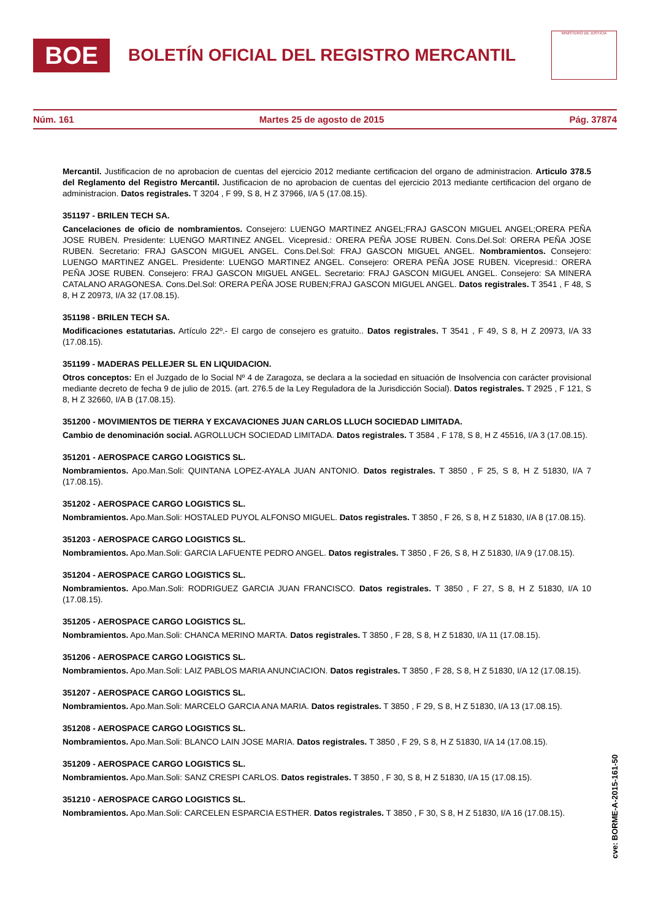BOE
BOLETÍN OFICIAL DEL REGISTRO MERCANTIL
MINISTERIO DE JUSTICIA
Núm. 161 Martes 25 de agosto de 2015 Pág. 37874
Mercantil. Justificacion de no aprobacion de cuentas del ejercicio 2012 mediante certificacion del organo de administracion. Articulo 378.5 del Reglamento del Registro Mercantil. Justificacion de no aprobacion de cuentas del ejercicio 2013 mediante certificacion del organo de administracion. Datos registrales. T 3204 , F 99, S 8, H Z 37966, I/A 5 (17.08.15).
351197 - BRILEN TECH SA.
Cancelaciones de oficio de nombramientos. Consejero: LUENGO MARTINEZ ANGEL;FRAJ GASCON MIGUEL ANGEL;ORERA PEÑA JOSE RUBEN. Presidente: LUENGO MARTINEZ ANGEL. Vicepresid.: ORERA PEÑA JOSE RUBEN. Cons.Del.Sol: ORERA PEÑA JOSE RUBEN. Secretario: FRAJ GASCON MIGUEL ANGEL. Cons.Del.Sol: FRAJ GASCON MIGUEL ANGEL. Nombramientos. Consejero: LUENGO MARTINEZ ANGEL. Presidente: LUENGO MARTINEZ ANGEL. Consejero: ORERA PEÑA JOSE RUBEN. Vicepresid.: ORERA PEÑA JOSE RUBEN. Consejero: FRAJ GASCON MIGUEL ANGEL. Secretario: FRAJ GASCON MIGUEL ANGEL. Consejero: SA MINERA CATALANO ARAGONESA. Cons.Del.Sol: ORERA PEÑA JOSE RUBEN;FRAJ GASCON MIGUEL ANGEL. Datos registrales. T 3541 , F 48, S 8, H Z 20973, I/A 32 (17.08.15).
351198 - BRILEN TECH SA.
Modificaciones estatutarias. Artículo 22º.- El cargo de consejero es gratuito.. Datos registrales. T 3541 , F 49, S 8, H Z 20973, I/A 33 (17.08.15).
351199 - MADERAS PELLEJER SL EN LIQUIDACION.
Otros conceptos: En el Juzgado de lo Social Nº 4 de Zaragoza, se declara a la sociedad en situación de Insolvencia con carácter provisional mediante decreto de fecha 9 de julio de 2015. (art. 276.5 de la Ley Reguladora de la Jurisdicción Social). Datos registrales. T 2925 , F 121, S 8, H Z 32660, I/A B (17.08.15).
351200 - MOVIMIENTOS DE TIERRA Y EXCAVACIONES JUAN CARLOS LLUCH SOCIEDAD LIMITADA.
Cambio de denominación social. AGROLLUCH SOCIEDAD LIMITADA. Datos registrales. T 3584 , F 178, S 8, H Z 45516, I/A 3 (17.08.15).
351201 - AEROSPACE CARGO LOGISTICS SL.
Nombramientos. Apo.Man.Soli: QUINTANA LOPEZ-AYALA JUAN ANTONIO. Datos registrales. T 3850 , F 25, S 8, H Z 51830, I/A 7 (17.08.15).
351202 - AEROSPACE CARGO LOGISTICS SL.
Nombramientos. Apo.Man.Soli: HOSTALED PUYOL ALFONSO MIGUEL. Datos registrales. T 3850 , F 26, S 8, H Z 51830, I/A 8 (17.08.15).
351203 - AEROSPACE CARGO LOGISTICS SL.
Nombramientos. Apo.Man.Soli: GARCIA LAFUENTE PEDRO ANGEL. Datos registrales. T 3850 , F 26, S 8, H Z 51830, I/A 9 (17.08.15).
351204 - AEROSPACE CARGO LOGISTICS SL.
Nombramientos. Apo.Man.Soli: RODRIGUEZ GARCIA JUAN FRANCISCO. Datos registrales. T 3850 , F 27, S 8, H Z 51830, I/A 10 (17.08.15).
351205 - AEROSPACE CARGO LOGISTICS SL.
Nombramientos. Apo.Man.Soli: CHANCA MERINO MARTA. Datos registrales. T 3850 , F 28, S 8, H Z 51830, I/A 11 (17.08.15).
351206 - AEROSPACE CARGO LOGISTICS SL.
Nombramientos. Apo.Man.Soli: LAIZ PABLOS MARIA ANUNCIACION. Datos registrales. T 3850 , F 28, S 8, H Z 51830, I/A 12 (17.08.15).
351207 - AEROSPACE CARGO LOGISTICS SL.
Nombramientos. Apo.Man.Soli: MARCELO GARCIA ANA MARIA. Datos registrales. T 3850 , F 29, S 8, H Z 51830, I/A 13 (17.08.15).
351208 - AEROSPACE CARGO LOGISTICS SL.
Nombramientos. Apo.Man.Soli: BLANCO LAIN JOSE MARIA. Datos registrales. T 3850 , F 29, S 8, H Z 51830, I/A 14 (17.08.15).
351209 - AEROSPACE CARGO LOGISTICS SL.
Nombramientos. Apo.Man.Soli: SANZ CRESPI CARLOS. Datos registrales. T 3850 , F 30, S 8, H Z 51830, I/A 15 (17.08.15).
351210 - AEROSPACE CARGO LOGISTICS SL.
Nombramientos. Apo.Man.Soli: CARCELEN ESPARCIA ESTHER. Datos registrales. T 3850 , F 30, S 8, H Z 51830, I/A 16 (17.08.15).
cve: BORME-A-2015-161-50